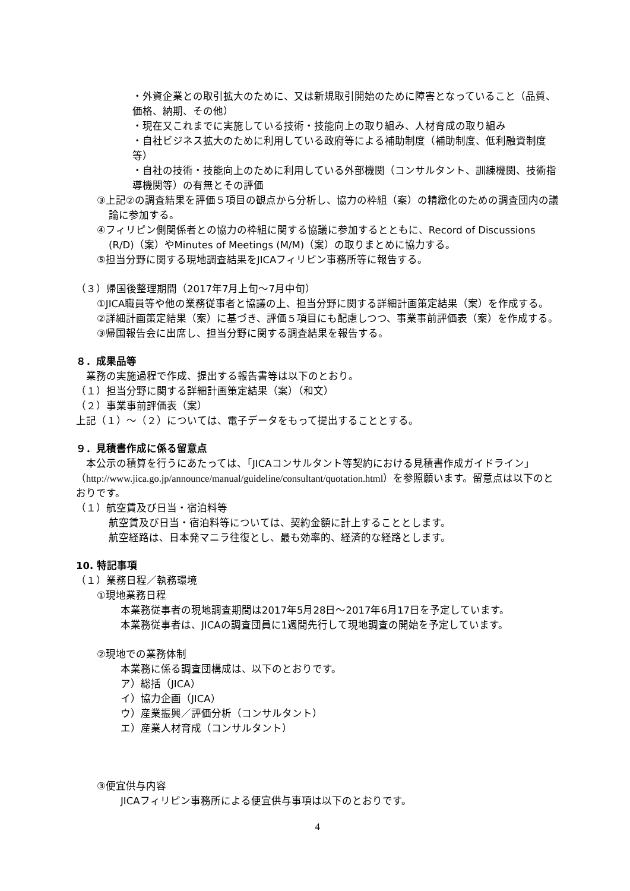・外資企業との取引拡大のために、又は新規取引開始のために障害となっていること（品質、価格、納期、その他）
・現在又これまでに実施している技術・技能向上の取り組み、人材育成の取り組み
・自社ビジネス拡大のために利用している政府等による補助制度（補助制度、低利融資制度等）
・自社の技術・技能向上のために利用している外部機関（コンサルタント、訓練機関、技術指導機関等）の有無とその評価
③上記②の調査結果を評価５項目の観点から分析し、協力の枠組（案）の精緻化のための調査団内の議論に参加する。
④フィリピン側関係者との協力の枠組に関する協議に参加するとともに、Record of Discussions (R/D)（案）やMinutes of Meetings (M/M)（案）の取りまとめに協力する。
⑤担当分野に関する現地調査結果をJICAフィリピン事務所等に報告する。
（３）帰国後整理期間（2017年7月上旬～7月中旬）
①JICA職員等や他の業務従事者と協議の上、担当分野に関する詳細計画策定結果（案）を作成する。
②詳細計画策定結果（案）に基づき、評価５項目にも配慮しつつ、事業事前評価表（案）を作成する。
③帰国報告会に出席し、担当分野に関する調査結果を報告する。
８．成果品等
　業務の実施過程で作成、提出する報告書等は以下のとおり。
（１）担当分野に関する詳細計画策定結果（案）（和文）
（２）事業事前評価表（案）
上記（１）～（２）については、電子データをもって提出することとする。
９．見積書作成に係る留意点
　本公示の積算を行うにあたっては、「JICAコンサルタント等契約における見積書作成ガイドライン」（http://www.jica.go.jp/announce/manual/guideline/consultant/quotation.html）を参照願います。留意点は以下のとおりです。
（１）航空賃及び日当・宿泊料等
航空賃及び日当・宿泊料等については、契約金額に計上することとします。
航空経路は、日本発マニラ往復とし、最も効率的、経済的な経路とします。
10. 特記事項
（１）業務日程／執務環境
①現地業務日程
本業務従事者の現地調査期間は2017年5月28日～2017年6月17日を予定しています。
本業務従事者は、JICAの調査団員に1週間先行して現地調査の開始を予定しています。
②現地での業務体制
本業務に係る調査団構成は、以下のとおりです。
ア）総括（JICA）
イ）協力企画（JICA）
ウ）産業振興／評価分析（コンサルタント）
エ）産業人材育成（コンサルタント）
③便宜供与内容
JICAフィリピン事務所による便宜供与事項は以下のとおりです。
4